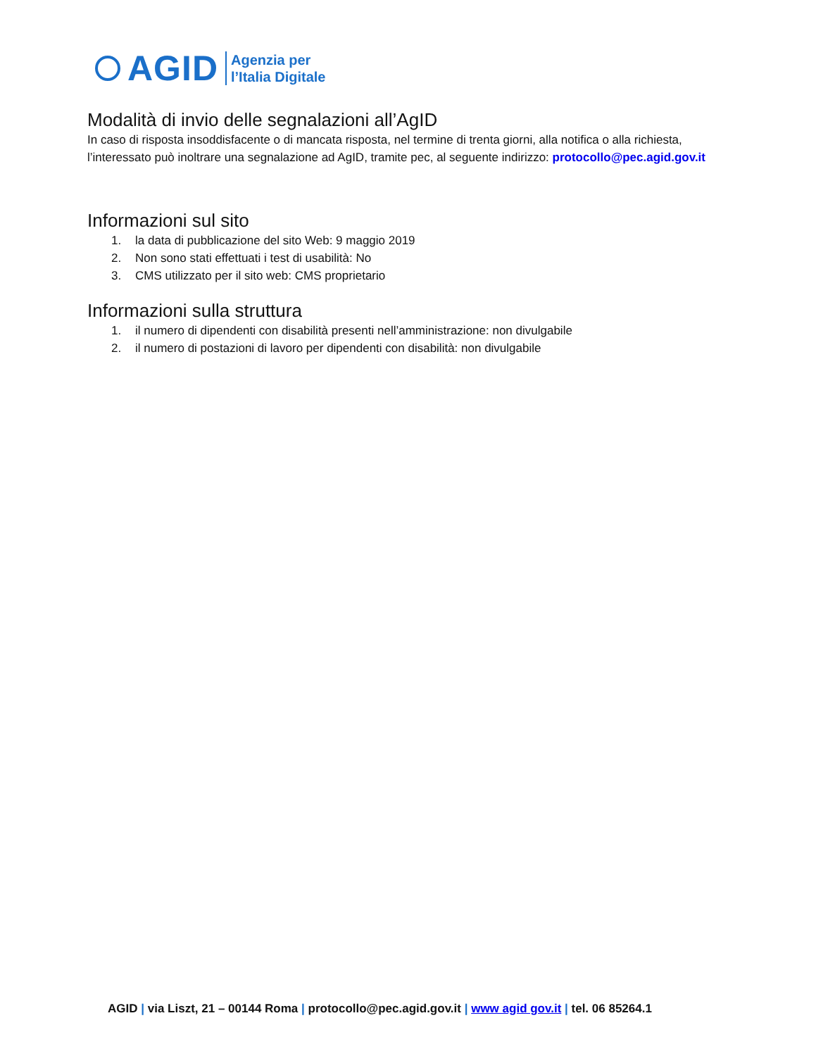AGID
Agenzia per
l’Italia Digitale
Modalità di invio delle segnalazioni all’AgID
In caso di risposta insoddisfacente o di mancata risposta, nel termine di trenta giorni, alla notifica o alla richiesta, l’interessato può inoltrare una segnalazione ad AgID, tramite pec, al seguente indirizzo: protocollo@pec.agid.gov.it
Informazioni sul sito
1. la data di pubblicazione del sito Web: 9 maggio 2019
2. Non sono stati effettuati i test di usabilità: No
3. CMS utilizzato per il sito web: CMS proprietario
Informazioni sulla struttura
1. il numero di dipendenti con disabilità presenti nell’amministrazione: non divulgabile
2. il numero di postazioni di lavoro per dipendenti con disabilità: non divulgabile
AGID | via Liszt, 21 – 00144 Roma | protocollo@pec.agid.gov.it | www agid gov.it | tel. 06 85264.1